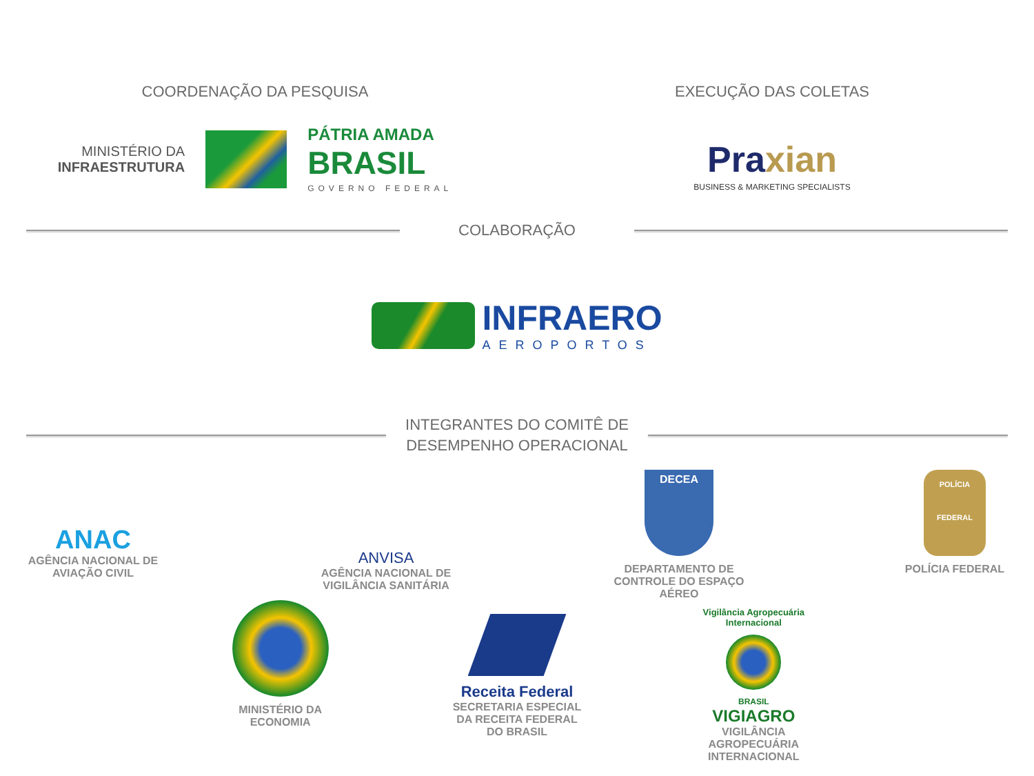COORDENAÇÃO DA PESQUISA
MINISTÉRIO DA
INFRAESTRUTURA
PÁTRIA AMADA
BRASIL
GOVERNO FEDERAL
EXECUÇÃO DAS COLETAS
Praxian
BUSINESS & MARKETING SPECIALISTS
COLABORAÇÃO
INFRAERO
AEROPORTOS
INTEGRANTES DO COMITÊ DE DESEMPENHO OPERACIONAL
ANAC
AGÊNCIA NACIONAL DE
AVIAÇÃO CIVIL
ANVISA
AGÊNCIA NACIONAL DE
VIGILÂNCIA SANITÁRIA
DECEA
DEPARTAMENTO DE
CONTROLE DO ESPAÇO
AÉREO
POLÍCIA
FEDERAL
POLÍCIA FEDERAL
MINISTÉRIO DA
ECONOMIA
Receita Federal
SECRETARIA ESPECIAL
DA RECEITA FEDERAL
DO BRASIL
Vigilância Agropecuária Internacional
BRASIL
VIGIAGRO
VIGILÂNCIA
AGROPECUÁRIA
INTERNACIONAL